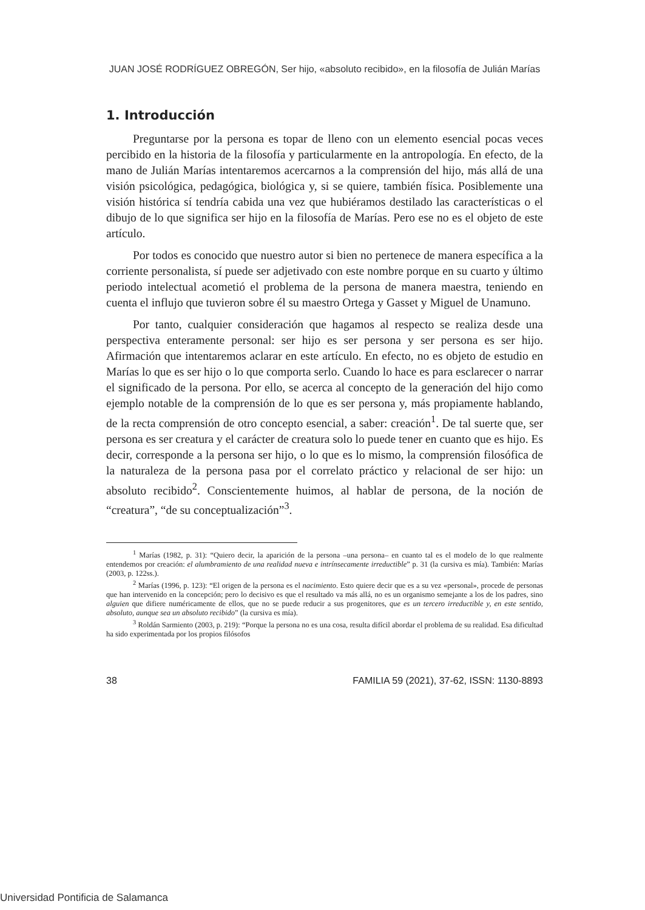JUAN JOSÉ RODRÍGUEZ OBREGÓN, Ser hijo, «absoluto recibido», en la filosofía de Julián Marías
1. Introducción
Preguntarse por la persona es topar de lleno con un elemento esencial pocas veces percibido en la historia de la filosofía y particularmente en la antropología. En efecto, de la mano de Julián Marías intentaremos acercarnos a la comprensión del hijo, más allá de una visión psicológica, pedagógica, biológica y, si se quiere, también física. Posiblemente una visión histórica sí tendría cabida una vez que hubiéramos destilado las características o el dibujo de lo que significa ser hijo en la filosofía de Marías. Pero ese no es el objeto de este artículo.
Por todos es conocido que nuestro autor si bien no pertenece de manera específica a la corriente personalista, sí puede ser adjetivado con este nombre porque en su cuarto y último periodo intelectual acometió el problema de la persona de manera maestra, teniendo en cuenta el influjo que tuvieron sobre él su maestro Ortega y Gasset y Miguel de Unamuno.
Por tanto, cualquier consideración que hagamos al respecto se realiza desde una perspectiva enteramente personal: ser hijo es ser persona y ser persona es ser hijo. Afirmación que intentaremos aclarar en este artículo. En efecto, no es objeto de estudio en Marías lo que es ser hijo o lo que comporta serlo. Cuando lo hace es para esclarecer o narrar el significado de la persona. Por ello, se acerca al concepto de la generación del hijo como ejemplo notable de la comprensión de lo que es ser persona y, más propiamente hablando, de la recta comprensión de otro concepto esencial, a saber: creación<sup>1</sup>. De tal suerte que, ser persona es ser creatura y el carácter de creatura solo lo puede tener en cuanto que es hijo. Es decir, corresponde a la persona ser hijo, o lo que es lo mismo, la comprensión filosófica de la naturaleza de la persona pasa por el correlato práctico y relacional de ser hijo: un absoluto recibido<sup>2</sup>. Conscientemente huimos, al hablar de persona, de la noción de “creatura”, “de su conceptualización”<sup>3</sup>.
<sup>1</sup> Marías (1982, p. 31): “Quiero decir, la aparición de la persona –una persona– en cuanto tal es el modelo de lo que realmente entendemos por creación: el alumbramiento de una realidad nueva e intrínsecamente irreductible” p. 31 (la cursiva es mía). También: Marías (2003, p. 122ss.).
<sup>2</sup> Marías (1996, p. 123): “El origen de la persona es el nacimiento. Esto quiere decir que es a su vez «personal», procede de personas que han intervenido en la concepción; pero lo decisivo es que el resultado va más allá, no es un organismo semejante a los de los padres, sino alguien que difiere numéricamente de ellos, que no se puede reducir a sus progenitores, que es un tercero irreductible y, en este sentido, absoluto, aunque sea un absoluto recibido” (la cursiva es mía).
<sup>3</sup> Roldán Sarmiento (2003, p. 219): “Porque la persona no es una cosa, resulta difícil abordar el problema de su realidad. Esa dificultad ha sido experimentada por los propios filósofos
38 FAMILIA 59 (2021), 37-62, ISSN: 1130-8893
Universidad Pontificia de Salamanca